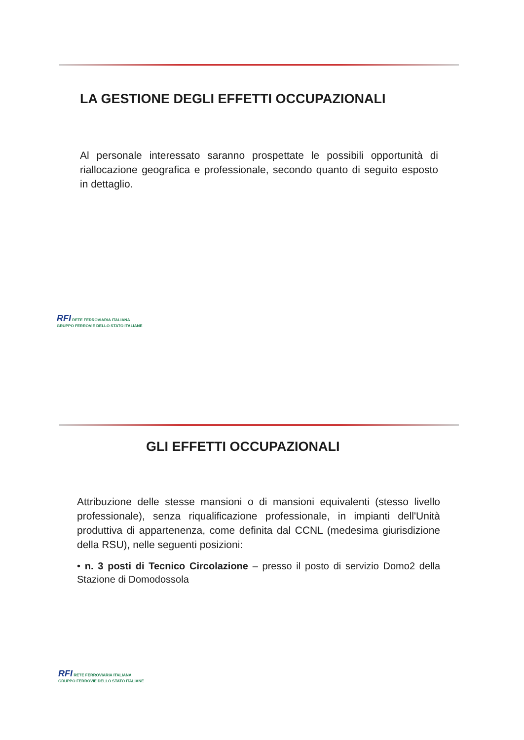LA GESTIONE DEGLI EFFETTI OCCUPAZIONALI
Al personale interessato saranno prospettate le possibili opportunità di riallocazione geografica e professionale, secondo quanto di seguito esposto in dettaglio.
RFI RETE FERROVIARIA ITALIANA
GRUPPO FERROVIE DELLO STATO ITALIANE
GLI EFFETTI OCCUPAZIONALI
Attribuzione delle stesse mansioni o di mansioni equivalenti (stesso livello professionale), senza riqualificazione professionale, in impianti dell'Unità produttiva di appartenenza, come definita dal CCNL (medesima giurisdizione della RSU), nelle seguenti posizioni:
• n. 3 posti di Tecnico Circolazione – presso il posto di servizio Domo2 della Stazione di Domodossola
RFI RETE FERROVIARIA ITALIANA
GRUPPO FERROVIE DELLO STATO ITALIANE